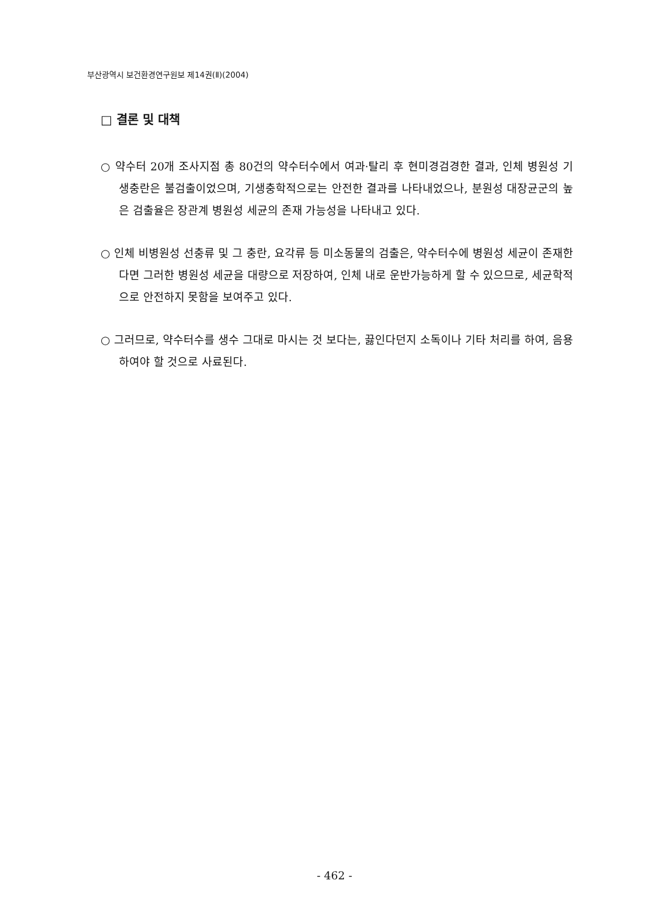부산광역시 보건환경연구원보 제14권(Ⅱ)(2004)
□ 결론 및 대책
○ 약수터 20개 조사지점 총 80건의 약수터수에서 여과·탈리 후 현미경검경한 결과, 인체 병원성 기생충란은 불검출이었으며, 기생충학적으로는 안전한 결과를 나타내었으나, 분원성 대장균군의 높은 검출율은 장관계 병원성 세균의 존재 가능성을 나타내고 있다.
○ 인체 비병원성 선충류 및 그 충란, 요각류 등 미소동물의 검출은, 약수터수에 병원성 세균이 존재한다면 그러한 병원성 세균을 대량으로 저장하여, 인체 내로 운반가능하게 할 수 있으므로, 세균학적으로 안전하지 못함을 보여주고 있다.
○ 그러므로, 약수터수를 생수 그대로 마시는 것 보다는, 끓인다던지 소독이나 기타 처리를 하여, 음용하여야 할 것으로 사료된다.
- 462 -